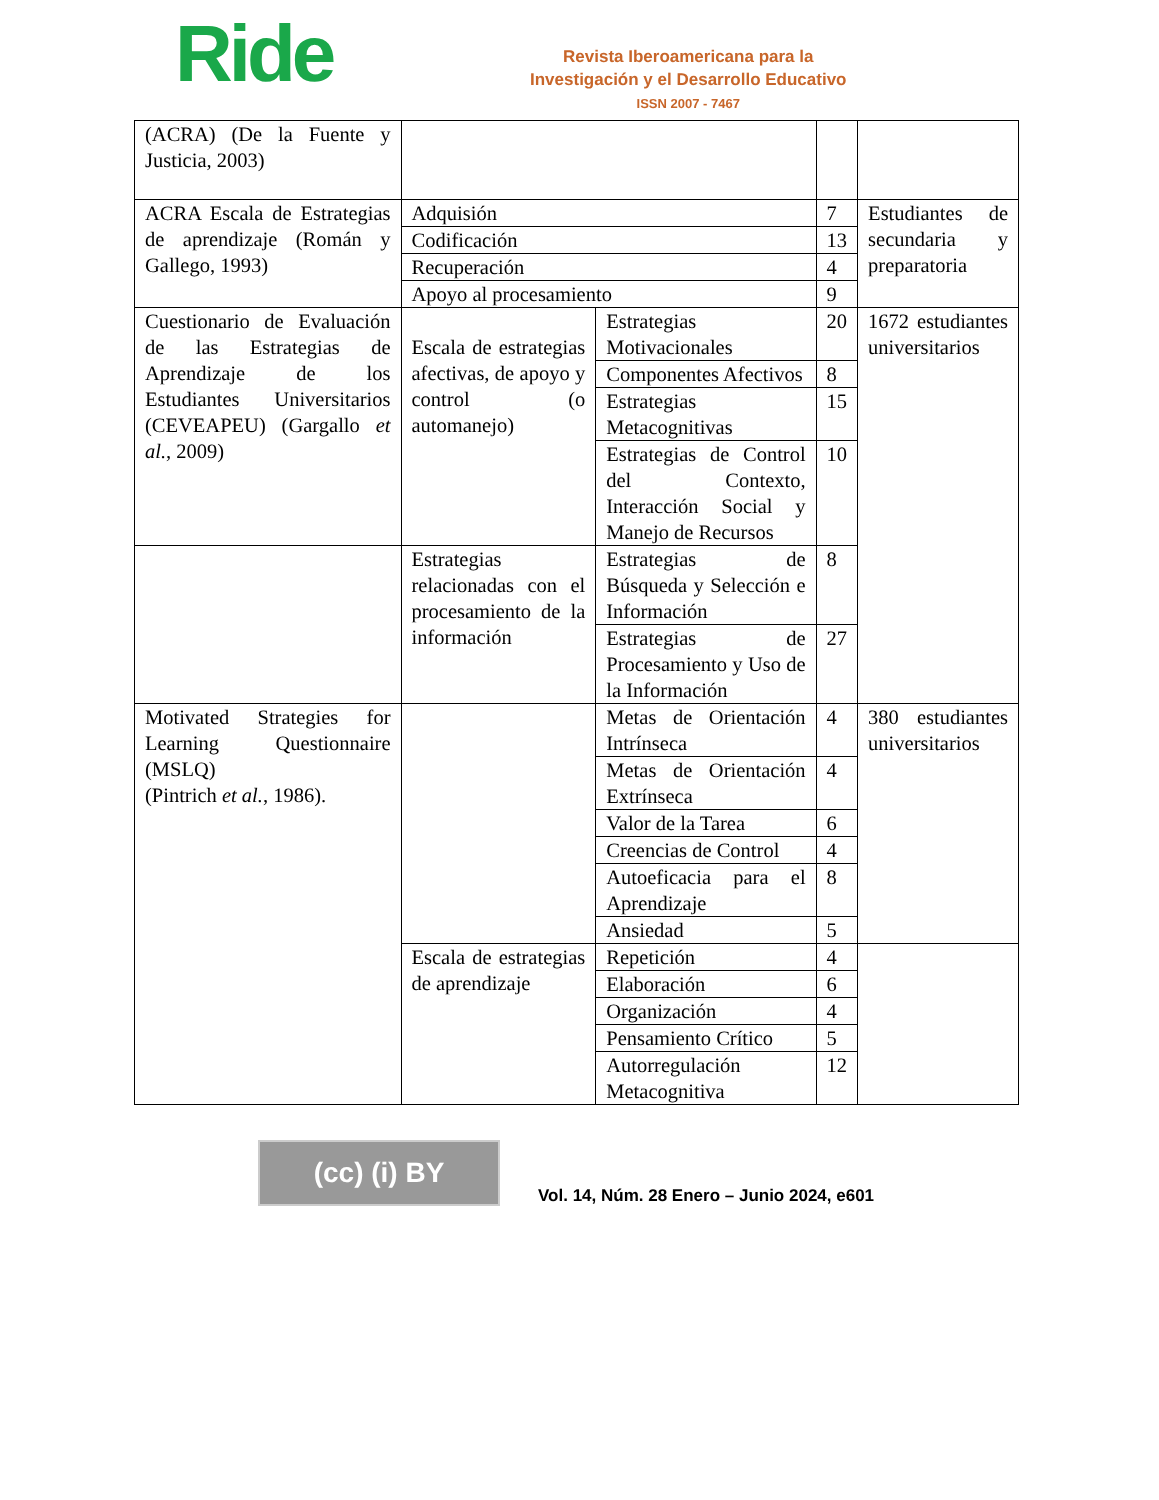Ride
Revista Iberoamericana para la
Investigación y el Desarrollo Educativo
ISSN 2007 - 7467
| (ACRA) (De la Fuente y Justicia, 2003) | | | | |
| ACRA Escala de Estrategias de aprendizaje (Román y Gallego, 1993) | Adquisión | | 7 | Estudiantes de secundaria y preparatoria |
| | Codificación | | 13 | |
| | Recuperación | | 4 | |
| | Apoyo al procesamiento | | 9 | |
| Cuestionario de Evaluación de las Estrategias de Aprendizaje de los Estudiantes Universitarios (CEVEAPEU) (Gargallo et al. , 2009) | Escala de estrategias afectivas, de apoyo y control (o automanejo) | Estrategias Motivacionales | 20 | 1672 estudiantes universitarios |
| | | Componentes Afectivos | 8 | |
| | | Estrategias Metacognitivas | 15 | |
| | | Estrategias de Control del Contexto, Interacción Social y Manejo de Recursos | 10 | |
| | Estrategias relacionadas con el procesamiento de la información | Estrategias de Búsqueda y Selección e Información | 8 | |
| | | Estrategias de Procesamiento y Uso de la Información | 27 | |
| Motivated Strategies for Learning Questionnaire (MSLQ) (Pintrich et al. , 1986). | | Metas de Orientación Intrínseca | 4 | 380 estudiantes universitarios |
| | | Metas de Orientación Extrínseca | 4 | |
| | | Valor de la Tarea | 6 | |
| | | Creencias de Control | 4 | |
| | | Autoeficacia para el Aprendizaje | 8 | |
| | | Ansiedad | 5 | |
| | Escala de estrategias de aprendizaje | Repetición | 4 | |
| | | Elaboración | 6 | |
| | | Organización | 4 | |
| | | Pensamiento Crítico | 5 | |
| | | Autorregulación Metacognitiva | 12 | |
(cc) (i) BY
Vol. 14, Núm. 28 Enero – Junio 2024, e601